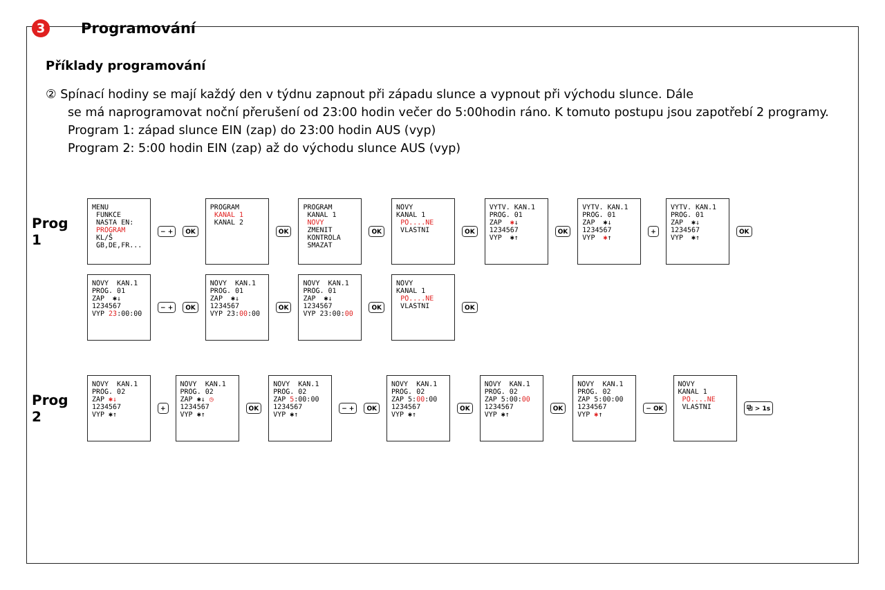3 Programování
Příklady programování
② Spínací hodiny se mají každý den v týdnu zapnout při západu slunce a vypnout při východu slunce. Dále
se má naprogramovat noční přerušení od 23:00 hodin večer do 5:00hodin ráno. K tomuto postupu jsou zapotřebí 2 programy.
Program 1: západ slunce EIN (zap) do 23:00 hodin AUS (vyp)
Program 2: 5:00 hodin EIN (zap) až do východu slunce AUS (vyp)
Prog 1
MENU FUNKCE NASTA EN: PROGRAM KL/Š GB,DE,FR...
− + OK
PROGRAM KANAL 1 KANAL 2
OK
PROGRAM KANAL 1 NOVY ZMENIT KONTROLA SMAZAT
OK
NOVY KANAL 1 PO....NE VLASTNI
OK
VYTV. KAN.1 PROG. 01 ZAP ✱↓ 1234567 VYP ✱↑
OK
VYTV. KAN.1 PROG. 01 ZAP ✱↓ 1234567 VYP ✱↑
+
VYTV. KAN.1 PROG. 01 ZAP ✱↓ 1234567 VYP ✱↑
OK
NOVY KAN.1 PROG. 01 ZAP ✱↓ 1234567 VYP 23:00:00
− + OK
NOVY KAN.1 PROG. 01 ZAP ✱↓ 1234567 VYP 23:00:00
OK
NOVY KAN.1 PROG. 01 ZAP ✱↓ 1234567 VYP 23:00:00
OK
NOVY KANAL 1 PO....NE VLASTNI
OK
Prog 2
NOVY KAN.1 PROG. 02 ZAP ✱↓ 1234567 VYP ✱↑
+
NOVY KAN.1 PROG. 02 ZAP ✱↓ ◷ 1234567 VYP ✱↑
OK
NOVY KAN.1 PROG. 02 ZAP 5:00:00 1234567 VYP ✱↑
− + OK
NOVY KAN.1 PROG. 02 ZAP 5:00:00 1234567 VYP ✱↑
OK
NOVY KAN.1 PROG. 02 ZAP 5:00:00 1234567 VYP ✱↑
OK
NOVY KAN.1 PROG. 02 ZAP 5:00:00 1234567 VYP ✱↑
− OK
NOVY KANAL 1 PO....NE VLASTNI
⧉ > 1s